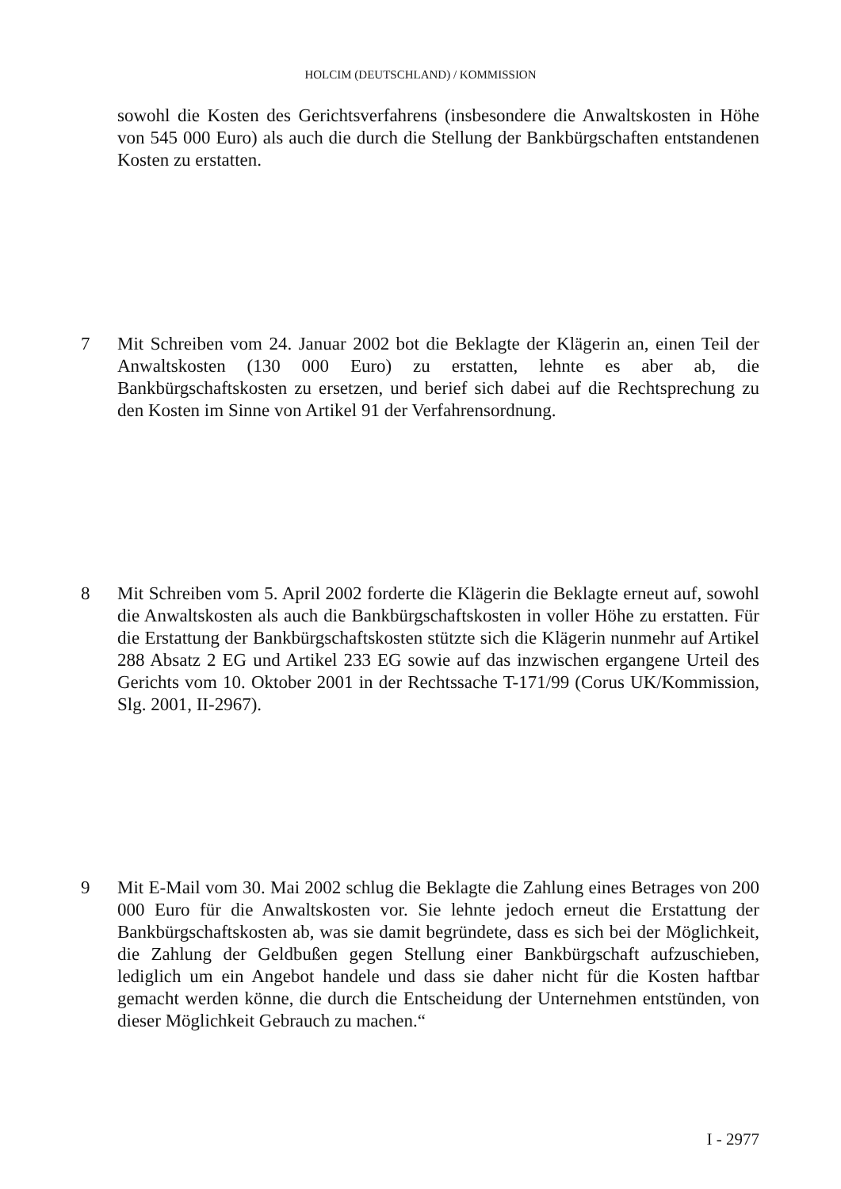HOLCIM (DEUTSCHLAND) / KOMMISSION
sowohl die Kosten des Gerichtsverfahrens (insbesondere die Anwaltskosten in Höhe von 545 000 Euro) als auch die durch die Stellung der Bankbürgschaften entstandenen Kosten zu erstatten.
7 Mit Schreiben vom 24. Januar 2002 bot die Beklagte der Klägerin an, einen Teil der Anwaltskosten (130 000 Euro) zu erstatten, lehnte es aber ab, die Bankbürgschaftskosten zu ersetzen, und berief sich dabei auf die Rechtsprechung zu den Kosten im Sinne von Artikel 91 der Verfahrensordnung.
8 Mit Schreiben vom 5. April 2002 forderte die Klägerin die Beklagte erneut auf, sowohl die Anwaltskosten als auch die Bankbürgschaftskosten in voller Höhe zu erstatten. Für die Erstattung der Bankbürgschaftskosten stützte sich die Klägerin nunmehr auf Artikel 288 Absatz 2 EG und Artikel 233 EG sowie auf das inzwischen ergangene Urteil des Gerichts vom 10. Oktober 2001 in der Rechtssache T-171/99 (Corus UK/Kommission, Slg. 2001, II-2967).
9 Mit E-Mail vom 30. Mai 2002 schlug die Beklagte die Zahlung eines Betrages von 200 000 Euro für die Anwaltskosten vor. Sie lehnte jedoch erneut die Erstattung der Bankbürgschaftskosten ab, was sie damit begründete, dass es sich bei der Möglichkeit, die Zahlung der Geldbußen gegen Stellung einer Bankbürgschaft aufzuschieben, lediglich um ein Angebot handele und dass sie daher nicht für die Kosten haftbar gemacht werden könne, die durch die Entscheidung der Unternehmen entstünden, von dieser Möglichkeit Gebrauch zu machen.“
I - 2977